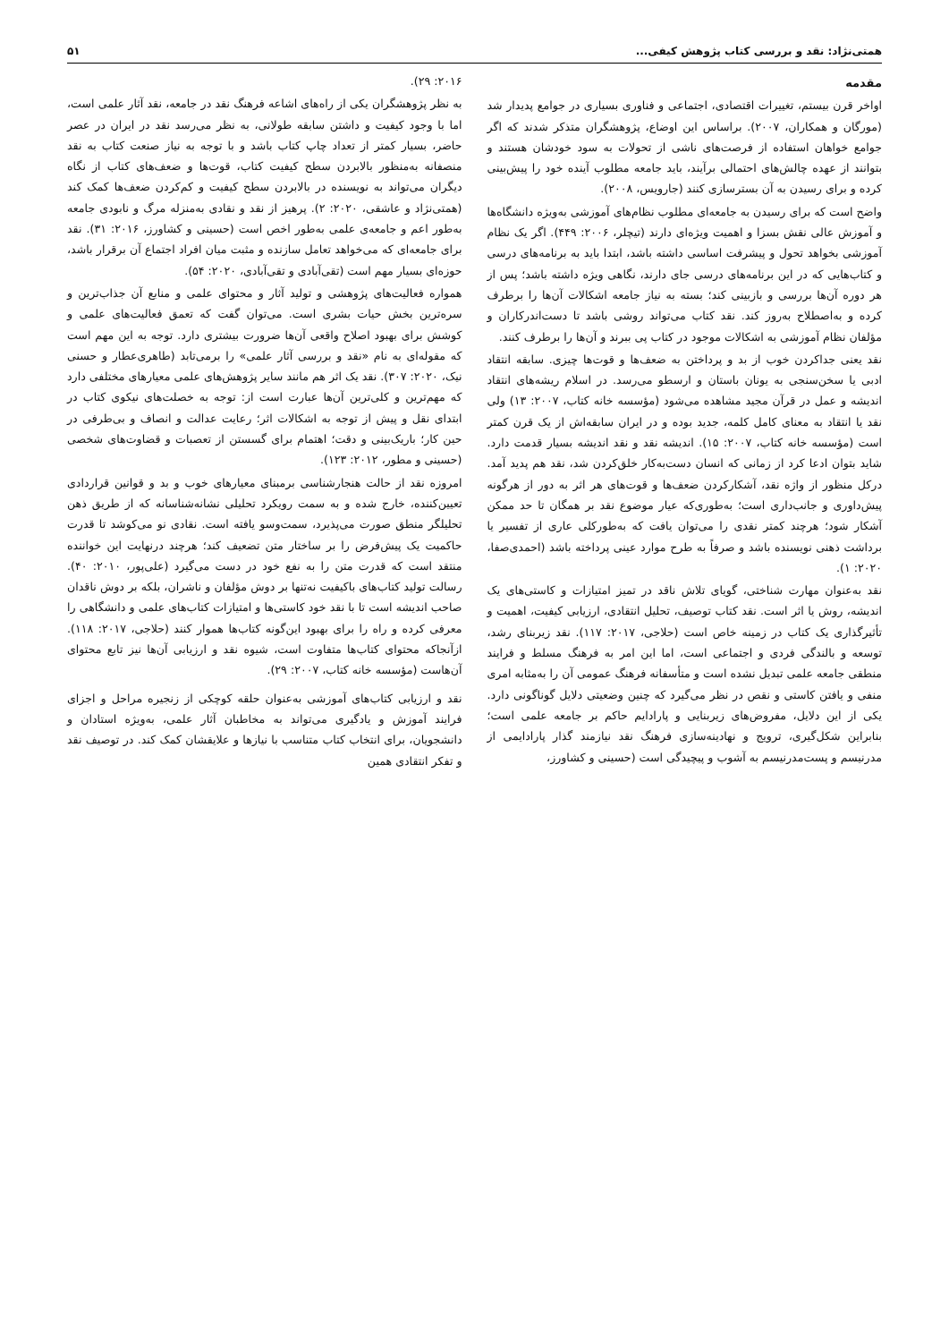همتی‌نژاد: نقد و بررسی کتاب پژوهش کیفی... ۵۱
مقدمه
اواخر قرن بیستم، تغییرات اقتصادی، اجتماعی و فناوری بسیاری در جوامع پدیدار شد (مورگان و همکاران، ۲۰۰۷). براساس این اوضاع، پژوهشگران متذکر شدند که اگر جوامع خواهان استفاده از فرصت‌های ناشی از تحولات به سود خودشان هستند و بتوانند از عهده چالش‌های احتمالی برآیند، باید جامعه مطلوب آینده خود را پیش‌بینی کرده و برای رسیدن به آن بسترسازی کنند (جارویس، ۲۰۰۸).
واضح است که برای رسیدن به جامعه‌ای مطلوب نظام‌های آموزشی به‌ویژه دانشگاه‌ها و آموزش عالی نقش بسزا و اهمیت ویژه‌ای دارند (تیچلر، ۲۰۰۶: ۴۴۹). اگر یک نظام آموزشی بخواهد تحول و پیشرفت اساسی داشته باشد، ابتدا باید به برنامه‌های درسی و کتاب‌هایی که در این برنامه‌های درسی جای دارند، نگاهی ویژه داشته باشد؛ پس از هر دوره آن‌ها بررسی و بازبینی کند؛ بسته به نیاز جامعه اشکالات آن‌ها را برطرف کرده و به‌اصطلاح به‌روز کند. نقد کتاب می‌تواند روشی باشد تا دست‌اندرکاران و مؤلفان نظام آموزشی به اشکالات موجود در کتاب پی ببرند و آن‌ها را برطرف کنند.
نقد یعنی جداکردن خوب از بد و پرداختن به ضعف‌ها و قوت‌ها چیزی. سابقه انتقاد ادبی یا سخن‌سنجی به یونان باستان و ارسطو می‌رسد. در اسلام ریشه‌های انتقاد اندیشه و عمل در قرآن مجید مشاهده می‌شود (مؤسسه خانه کتاب، ۲۰۰۷: ۱۳) ولی نقد یا انتقاد به معنای کامل کلمه، جدید بوده و در ایران سابقه‌اش از یک قرن کمتر است (مؤسسه خانه کتاب، ۲۰۰۷: ۱۵). اندیشه نقد و نقد اندیشه بسیار قدمت دارد. شاید بتوان ادعا کرد از زمانی که انسان دست‌به‌کار خلق‌کردن شد، نقد هم پدید آمد. درکل منظور از واژه نقد، آشکارکردن ضعف‌ها و قوت‌های هر اثر به دور از هرگونه پیش‌داوری و جانب‌داری است؛ به‌طوری‌که عیار موضوع نقد بر همگان تا حد ممکن آشکار شود؛ هرچند کمتر نقدی را می‌توان یافت که به‌طورکلی عاری از تفسیر یا برداشت ذهنی نویسنده باشد و صرفاً به طرح موارد عینی پرداخته باشد (احمدی‌صفا، ۲۰۲۰: ۱).
نقد به‌عنوان مهارت شناختی، گویای تلاش ناقد در تمیز امتیازات و کاستی‌های یک اندیشه، روش یا اثر است. نقد کتاب توصیف، تحلیل انتقادی، ارزیابی کیفیت، اهمیت و تأثیرگذاری یک کتاب در زمینه خاص است (حلاجی، ۲۰۱۷: ۱۱۷). نقد زیربنای رشد، توسعه و بالندگی فردی و اجتماعی است، اما این امر به فرهنگ مسلط و فرایند منطقی جامعه علمی تبدیل نشده است و متأسفانه فرهنگ عمومی آن را به‌مثابه امری منفی و یافتن کاستی و نقص در نظر می‌گیرد که چنین وضعیتی دلایل گوناگونی دارد. یکی از این دلایل، مفروض‌های زیربنایی و پارادایم حاکم بر جامعه علمی است؛ بنابراین شکل‌گیری، ترویج و نهادینه‌سازی فرهنگ نقد نیازمند گذار پارادایمی از مدرنیسم و پست‌مدرنیسم به آشوب و پیچیدگی است (حسینی و کشاورز،
۲۰۱۶: ۲۹).
به نظر پژوهشگران یکی از راه‌های اشاعه فرهنگ نقد در جامعه، نقد آثار علمی است، اما با وجود کیفیت و داشتن سابقه طولانی، به نظر می‌رسد نقد در ایران در عصر حاضر، بسیار کمتر از تعداد چاپ کتاب باشد و با توجه به نیاز صنعت کتاب به نقد منصفانه به‌منظور بالابردن سطح کیفیت کتاب، قوت‌ها و ضعف‌های کتاب از نگاه دیگران می‌تواند به نویسنده در بالابردن سطح کیفیت و کم‌کردن ضعف‌ها کمک کند (همتی‌نژاد و عاشقی، ۲۰۲۰: ۲). پرهیز از نقد و نقادی به‌منزله مرگ و نابودی جامعه به‌طور اعم و جامعه‌ی علمی به‌طور اخص است (حسینی و کشاورز، ۲۰۱۶: ۳۱). نقد برای جامعه‌ای که می‌خواهد تعامل سازنده و مثبت میان افراد اجتماع آن برقرار باشد، حوزه‌ای بسیار مهم است (تقی‌آبادی و تقی‌آبادی، ۲۰۲۰: ۵۴).
همواره فعالیت‌های پژوهشی و تولید آثار و محتوای علمی و منابع آن جذاب‌ترین و سره‌ترین بخش حیات بشری است. می‌توان گفت که تعمق فعالیت‌های علمی و کوشش برای بهبود اصلاح واقعی آن‌ها ضرورت بیشتری دارد. توجه به این مهم است که مقوله‌ای به نام «نقد و بررسی آثار علمی» را برمی‌تابد (طاهری‌عطار و حسنی نیک، ۲۰۲۰: ۳۰۷). نقد یک اثر هم مانند سایر پژوهش‌های علمی معیارهای مختلفی دارد که مهم‌ترین و کلی‌ترین آن‌ها عبارت است از: توجه به خصلت‌های نیکوی کتاب در ابتدای نقل و پیش از توجه به اشکالات اثر؛ رعایت عدالت و انصاف و بی‌طرفی در حین کار؛ باریک‌بینی و دقت؛ اهتمام برای گسستن از تعصبات و قضاوت‌های شخصی (حسینی و مطور، ۲۰۱۲: ۱۲۳).
امروزه نقد از حالت هنجارشناسی برمبنای معیارهای خوب و بد و قوانین قراردادی تعیین‌کننده، خارج شده و به سمت رویکرد تحلیلی نشانه‌شناسانه که از طریق ذهن تحلیلگر منطق صورت می‌پذیرد، سمت‌وسو یافته است. نقادی نو می‌کوشد تا قدرت حاکمیت یک پیش‌فرض را بر ساختار متن تضعیف کند؛ هرچند درنهایت این خواننده منتقد است که قدرت متن را به نفع خود در دست می‌گیرد (علی‌پور، ۲۰۱۰: ۴۰). رسالت تولید کتاب‌های باکیفیت نه‌تنها بر دوش مؤلفان و ناشران، بلکه بر دوش ناقدان صاحب اندیشه است تا با نقد خود کاستی‌ها و امتیازات کتاب‌های علمی و دانشگاهی را معرفی کرده و راه را برای بهبود این‌گونه کتاب‌ها هموار کنند (حلاجی، ۲۰۱۷: ۱۱۸). ازآنجاکه محتوای کتاب‌ها متفاوت است، شیوه نقد و ارزیابی آن‌ها نیز تابع محتوای آن‌هاست (مؤسسه خانه کتاب، ۲۰۰۷: ۲۹).
نقد و ارزیابی کتاب‌های آموزشی به‌عنوان حلقه کوچکی از زنجیره مراحل و اجزای فرایند آموزش و یادگیری می‌تواند به مخاطبان آثار علمی، به‌ویژه استادان و دانشجویان، برای انتخاب کتاب متناسب با نیازها و علایقشان کمک کند. در توصیف نقد و تفکر انتقادی همین